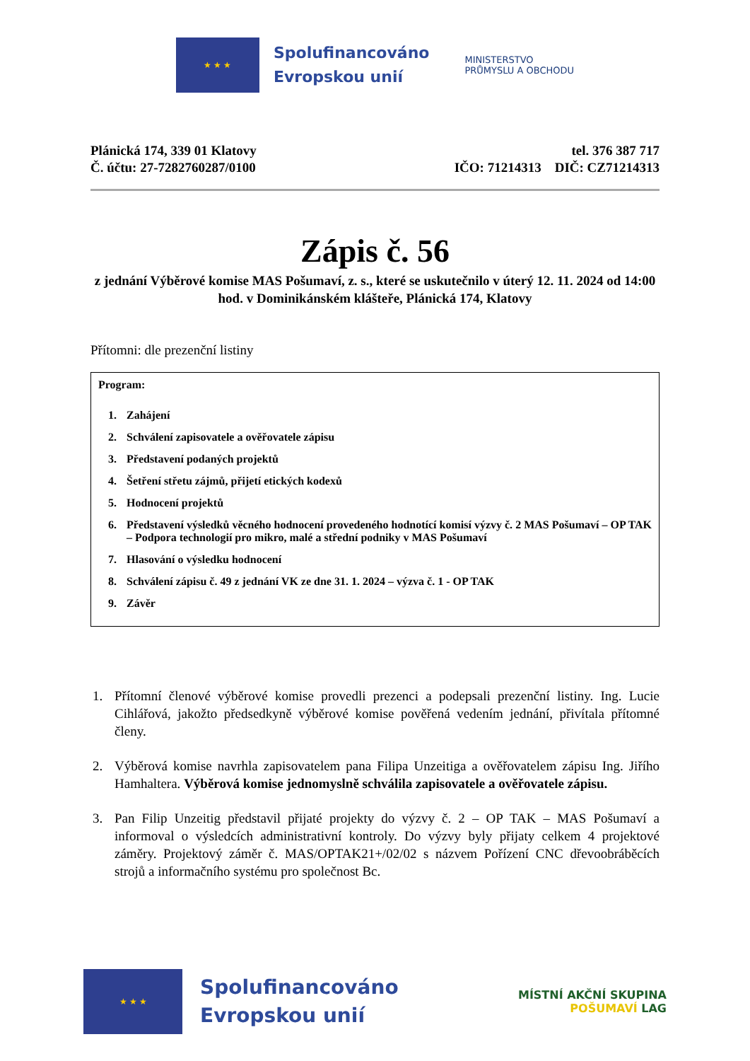★ ★ ★
Spolufinancováno
Evropskou unií
MINISTERSTVO
PRŮMYSLU A OBCHODU
Plánická 174, 339 01 Klatovy
Č. účtu: 27-7282760287/0100
tel. 376 387 717
IČO: 71214313 DIČ: CZ71214313
Zápis č. 56
z jednání Výběrové komise MAS Pošumaví, z. s., které se uskutečnilo v úterý 12. 11. 2024 od 14:00 hod. v Dominikánském klášteře, Plánická 174, Klatovy
Přítomni: dle prezenční listiny
Program:
1. Zahájení
2. Schválení zapisovatele a ověřovatele zápisu
3. Představení podaných projektů
4. Šetření střetu zájmů, přijetí etických kodexů
5. Hodnocení projektů
6. Představení výsledků věcného hodnocení provedeného hodnotící komisí výzvy č. 2 MAS Pošumaví – OP TAK – Podpora technologií pro mikro, malé a střední podniky v MAS Pošumaví
7. Hlasování o výsledku hodnocení
8. Schválení zápisu č. 49 z jednání VK ze dne 31. 1. 2024 – výzva č. 1 - OP TAK
9. Závěr
1. Přítomní členové výběrové komise provedli prezenci a podepsali prezenční listiny. Ing. Lucie Cihlářová, jakožto předsedkyně výběrové komise pověřená vedením jednání, přivítala přítomné členy.
2. Výběrová komise navrhla zapisovatelem pana Filipa Unzeitiga a ověřovatelem zápisu Ing. Jiřího Hamhaltera. Výběrová komise jednomyslně schválila zapisovatele a ověřovatele zápisu.
3. Pan Filip Unzeitig představil přijaté projekty do výzvy č. 2 – OP TAK – MAS Pošumaví a informoval o výsledcích administrativní kontroly. Do výzvy byly přijaty celkem 4 projektové záměry. Projektový záměr č. MAS/OPTAK21+/02/02 s názvem Pořízení CNC dřevoobráběcích strojů a informačního systému pro společnost Bc.
★ ★ ★
Spolufinancováno
Evropskou unií
MÍSTNÍ AKČNÍ SKUPINA
POŠUMAVÍ LAG